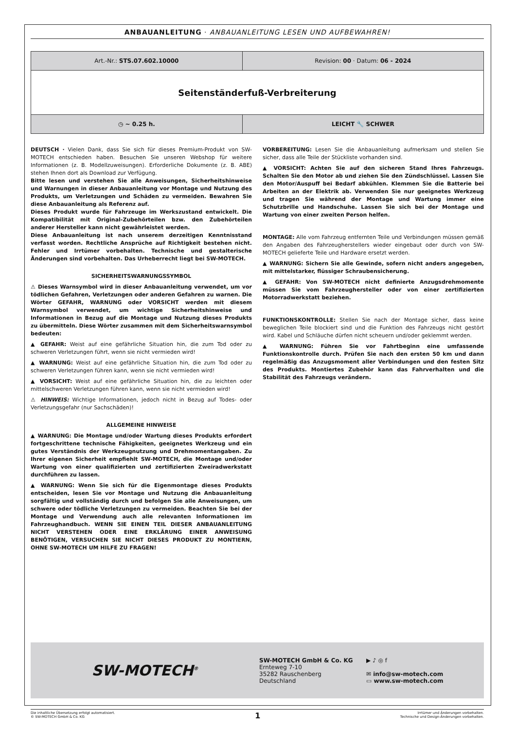ANBAUANLEITUNG · ANBAUANLEITUNG LESEN UND AUFBEWAHREN!
| Art.-Nr.: STS.07.602.10000 | Revision: 00 · Datum: 06 - 2024 |
| Seitenständerfuß-Verbreiterung | |
| ◷ ~ 0.25 h. | LEICHT 🔧 SCHWER |
DEUTSCH · Vielen Dank, dass Sie sich für dieses Premium-Produkt von SW-MOTECH entschieden haben. Besuchen Sie unseren Webshop für weitere Informationen (z. B. Modellzuweisungen). Erforderliche Dokumente (z. B. ABE) stehen Ihnen dort als Download zur Verfügung.
Bitte lesen und verstehen Sie alle Anweisungen, Sicherheitshinweise und Warnungen in dieser Anbauanleitung vor Montage und Nutzung des Produkts, um Verletzungen und Schäden zu vermeiden. Bewahren Sie diese Anbauanleitung als Referenz auf.
Dieses Produkt wurde für Fahrzeuge im Werkszustand entwickelt. Die Kompatibilität mit Original-Zubehörteilen bzw. den Zubehörteilen anderer Hersteller kann nicht gewährleistet werden.
Diese Anbauanleitung ist nach unserem derzeitigen Kenntnisstand verfasst worden. Rechtliche Ansprüche auf Richtigkeit bestehen nicht. Fehler und Irrtümer vorbehalten. Technische und gestalterische Änderungen sind vorbehalten. Das Urheberrecht liegt bei SW-MOTECH.
SICHERHEITSWARNUNGSSYMBOL
⚠ Dieses Warnsymbol wird in dieser Anbauanleitung verwendet, um vor tödlichen Gefahren, Verletzungen oder anderen Gefahren zu warnen. Die Wörter GEFAHR, WARNUNG oder VORSICHT werden mit diesem Warnsymbol verwendet, um wichtige Sicherheitshinweise und Informationen in Bezug auf die Montage und Nutzung dieses Produkts zu übermitteln. Diese Wörter zusammen mit dem Sicherheitswarnsymbol bedeuten:
▲ GEFAHR: Weist auf eine gefährliche Situation hin, die zum Tod oder zu schweren Verletzungen führt, wenn sie nicht vermieden wird!
▲ WARNUNG: Weist auf eine gefährliche Situation hin, die zum Tod oder zu schweren Verletzungen führen kann, wenn sie nicht vermieden wird!
▲ VORSICHT: Weist auf eine gefährliche Situation hin, die zu leichten oder mittelschweren Verletzungen führen kann, wenn sie nicht vermieden wird!
⚠ HINWEIS: Wichtige Informationen, jedoch nicht in Bezug auf Todes- oder Verletzungsgefahr (nur Sachschäden)!
ALLGEMEINE HINWEISE
▲ WARNUNG: Die Montage und/oder Wartung dieses Produkts erfordert fortgeschrittene technische Fähigkeiten, geeignetes Werkzeug und ein gutes Verständnis der Werkzeugnutzung und Drehmomentangaben. Zu Ihrer eigenen Sicherheit empfiehlt SW-MOTECH, die Montage und/oder Wartung von einer qualifizierten und zertifizierten Zweiradwerkstatt durchführen zu lassen.
▲ WARNUNG: Wenn Sie sich für die Eigenmontage dieses Produkts entscheiden, lesen Sie vor Montage und Nutzung die Anbauanleitung sorgfältig und vollständig durch und befolgen Sie alle Anweisungen, um schwere oder tödliche Verletzungen zu vermeiden. Beachten Sie bei der Montage und Verwendung auch alle relevanten Informationen im Fahrzeughandbuch. WENN SIE EINEN TEIL DIESER ANBAUANLEITUNG NICHT VERSTEHEN ODER EINE ERKLÄRUNG EINER ANWEISUNG BENÖTIGEN, VERSUCHEN SIE NICHT DIESES PRODUKT ZU MONTIERN, OHNE SW-MOTECH UM HILFE ZU FRAGEN!
VORBEREITUNG: Lesen Sie die Anbauanleitung aufmerksam und stellen Sie sicher, dass alle Teile der Stückliste vorhanden sind.
▲ VORSICHT: Achten Sie auf den sicheren Stand Ihres Fahrzeugs. Schalten Sie den Motor ab und ziehen Sie den Zündschlüssel. Lassen Sie den Motor/Auspuff bei Bedarf abkühlen. Klemmen Sie die Batterie bei Arbeiten an der Elektrik ab. Verwenden Sie nur geeignetes Werkzeug und tragen Sie während der Montage und Wartung immer eine Schutzbrille und Handschuhe. Lassen Sie sich bei der Montage und Wartung von einer zweiten Person helfen.
MONTAGE: Alle vom Fahrzeug entfernten Teile und Verbindungen müssen gemäß den Angaben des Fahrzeugherstellers wieder eingebaut oder durch von SW-MOTECH gelieferte Teile und Hardware ersetzt werden.
▲ WARNUNG: Sichern Sie alle Gewinde, sofern nicht anders angegeben, mit mittelstarker, flüssiger Schraubensicherung.
▲ GEFAHR: Von SW-MOTECH nicht definierte Anzugsdrehmomente müssen Sie vom Fahrzeughersteller oder von einer zertifizierten Motorradwerkstatt beziehen.
FUNKTIONSKONTROLLE: Stellen Sie nach der Montage sicher, dass keine beweglichen Teile blockiert sind und die Funktion des Fahrzeugs nicht gestört wird. Kabel und Schläuche dürfen nicht scheuern und/oder geklemmt werden.
▲ WARNUNG: Führen Sie vor Fahrtbeginn eine umfassende Funktionskontrolle durch. Prüfen Sie nach den ersten 50 km und dann regelmäßig das Anzugsmoment aller Verbindungen und den festen Sitz des Produkts. Montiertes Zubehör kann das Fahrverhalten und die Stabilität des Fahrzeugs verändern.
SW-MOTECH<sup>®</sup>
SW-MOTECH GmbH & Co. KG
Ernteweg 7-10
35282 Rauschenberg
Deutschland
▶ ♪ ◎ f
✉ info@sw-motech.com
▭ www.sw-motech.com
Die inhaltliche Übersetzung erfolgt automatisiert.
© SW-MOTECH GmbH & Co. KG
1
Irrtümer und Änderungen vorbehalten.
Technische und Design-Änderungen vorbehalten.